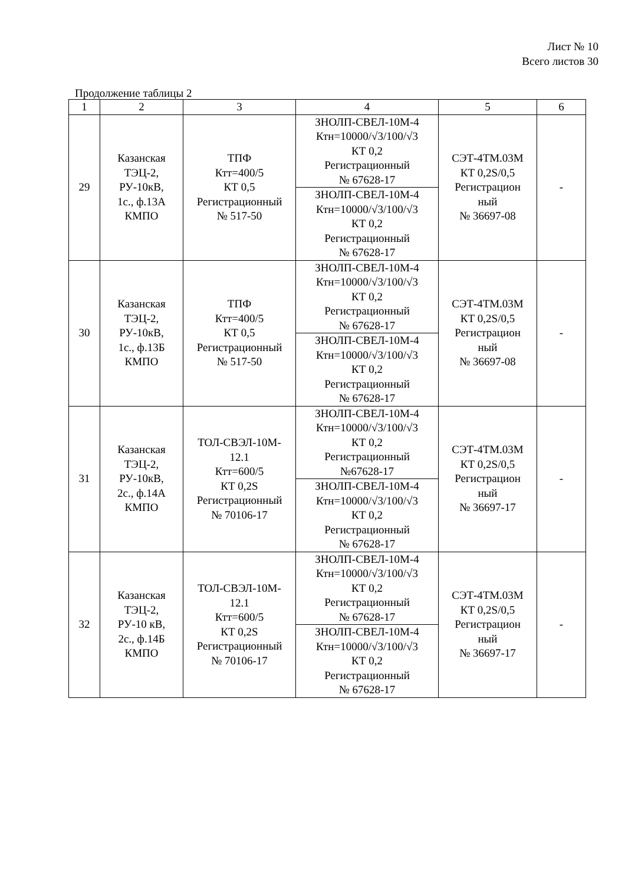Лист № 10
Всего листов 30
Продолжение таблицы 2
| 1 | 2 | 3 | 4 | 5 | 6 |
| --- | --- | --- | --- | --- | --- |
| 29 | Казанская ТЭЦ-2, РУ-10кВ, 1с., ф.13А КМПО | ТПФ Ктт=400/5 КТ 0,5 Регистрационный № 517-50 | ЗНОЛП-СВЕЛ-10М-4 Ктн=10000/√3/100/√3 КТ 0,2 Регистрационный № 67628-17 | СЭТ-4ТМ.03М КТ 0,2S/0,5 Регистрацион ный № 36697-08 | - |
| | | | ЗНОЛП-СВЕЛ-10М-4 Ктн=10000/√3/100/√3 КТ 0,2 Регистрационный № 67628-17 | | |
| 30 | Казанская ТЭЦ-2, РУ-10кВ, 1с., ф.13Б КМПО | ТПФ Ктт=400/5 КТ 0,5 Регистрационный № 517-50 | ЗНОЛП-СВЕЛ-10М-4 Ктн=10000/√3/100/√3 КТ 0,2 Регистрационный № 67628-17 | СЭТ-4ТМ.03М КТ 0,2S/0,5 Регистрацион ный № 36697-08 | - |
| | | | ЗНОЛП-СВЕЛ-10М-4 Ктн=10000/√3/100/√3 КТ 0,2 Регистрационный № 67628-17 | | |
| 31 | Казанская ТЭЦ-2, РУ-10кВ, 2с., ф.14А КМПО | ТОЛ-СВЭЛ-10М- 12.1 Ктт=600/5 КТ 0,2S Регистрационный № 70106-17 | ЗНОЛП-СВЕЛ-10М-4 Ктн=10000/√3/100/√3 КТ 0,2 Регистрационный №67628-17 | СЭТ-4ТМ.03М КТ 0,2S/0,5 Регистрацион ный № 36697-17 | - |
| | | | ЗНОЛП-СВЕЛ-10М-4 Ктн=10000/√3/100/√3 КТ 0,2 Регистрационный № 67628-17 | | |
| 32 | Казанская ТЭЦ-2, РУ-10 кВ, 2с., ф.14Б КМПО | ТОЛ-СВЭЛ-10М- 12.1 Ктт=600/5 КТ 0,2S Регистрационный № 70106-17 | ЗНОЛП-СВЕЛ-10М-4 Ктн=10000/√3/100/√3 КТ 0,2 Регистрационный № 67628-17 | СЭТ-4ТМ.03М КТ 0,2S/0,5 Регистрацион ный № 36697-17 | - |
| | | | ЗНОЛП-СВЕЛ-10М-4 Ктн=10000/√3/100/√3 КТ 0,2 Регистрационный № 67628-17 | | |